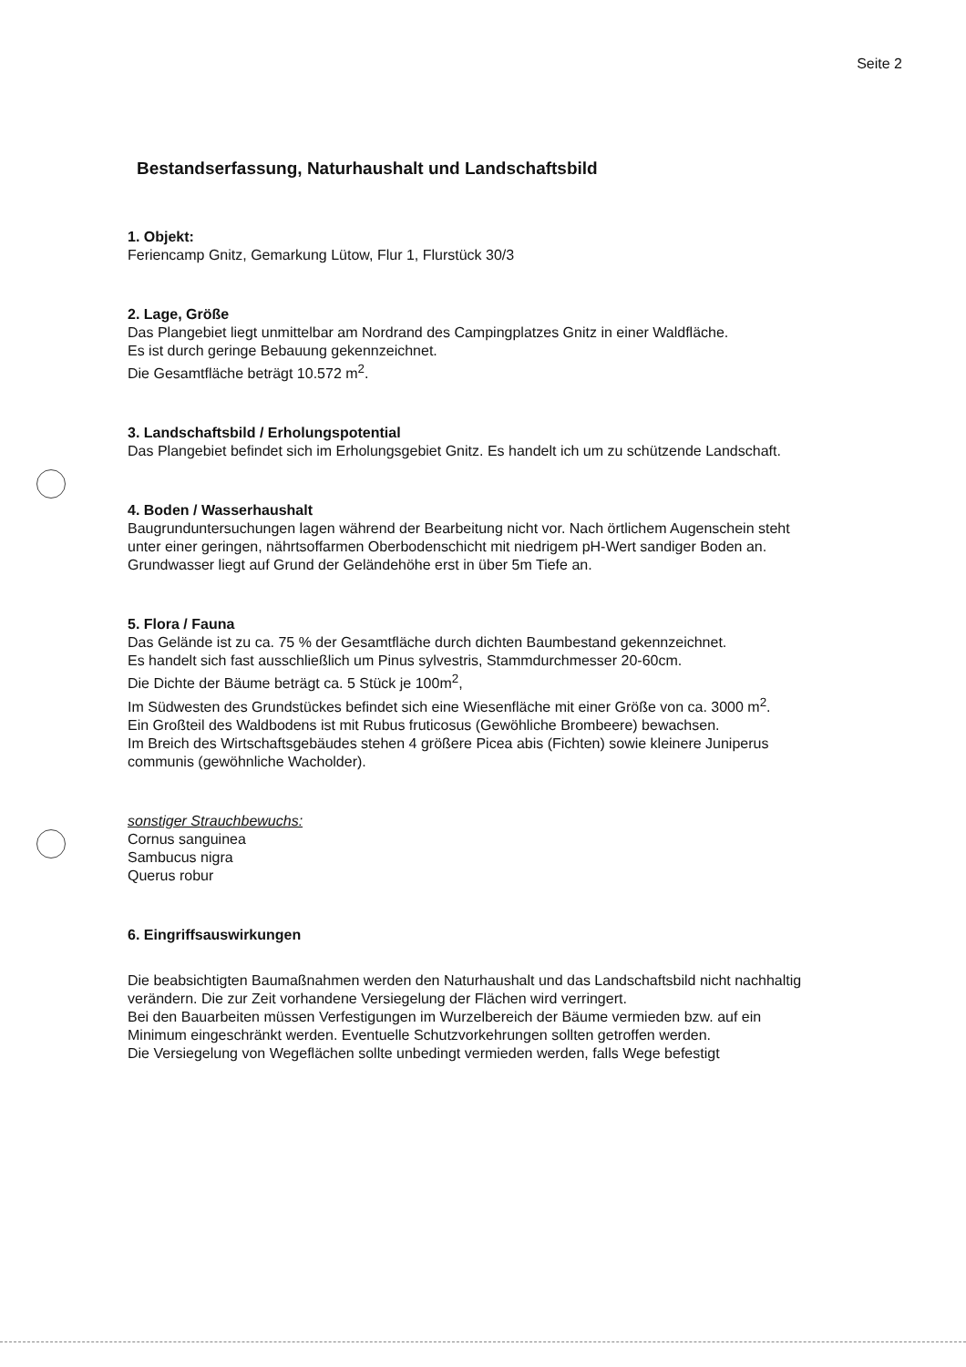Seite 2
Bestandserfassung, Naturhaushalt und Landschaftsbild
1. Objekt:
Feriencamp Gnitz, Gemarkung Lütow, Flur 1, Flurstück 30/3
2. Lage, Größe
Das Plangebiet liegt unmittelbar am Nordrand des Campingplatzes Gnitz in einer Waldfläche.
Es ist durch geringe Bebauung gekennzeichnet.
Die Gesamtfläche beträgt 10.572 m<sup>2</sup>.
3. Landschaftsbild / Erholungspotential
Das Plangebiet befindet sich im Erholungsgebiet Gnitz. Es handelt ich um zu schützende Landschaft.
4. Boden / Wasserhaushalt
Baugrunduntersuchungen lagen während der Bearbeitung nicht vor. Nach örtlichem Augenschein steht unter einer geringen, nährtsoffarmen Oberbodenschicht mit niedrigem pH-Wert sandiger Boden an. Grundwasser liegt auf Grund der Geländehöhe erst in über 5m Tiefe an.
5. Flora / Fauna
Das Gelände ist zu ca. 75 % der Gesamtfläche durch dichten Baumbestand gekennzeichnet.
Es handelt sich fast ausschließlich um Pinus sylvestris, Stammdurchmesser 20-60cm.
Die Dichte der Bäume beträgt ca. 5 Stück je 100m<sup>2</sup>,
Im Südwesten des Grundstückes befindet sich eine Wiesenfläche mit einer Größe von ca. 3000 m<sup>2</sup>.
Ein Großteil des Waldbodens ist mit Rubus fruticosus (Gewöhliche Brombeere) bewachsen.
Im Breich des Wirtschaftsgebäudes stehen 4 größere Picea abis (Fichten) sowie kleinere Juniperus communis (gewöhnliche Wacholder).
sonstiger Strauchbewuchs:
Cornus sanguinea
Sambucus nigra
Querus robur
6. Eingriffsauswirkungen
Die beabsichtigten Baumaßnahmen werden den Naturhaushalt und das Landschaftsbild nicht nachhaltig verändern. Die zur Zeit vorhandene Versiegelung der Flächen wird verringert.
Bei den Bauarbeiten müssen Verfestigungen im Wurzelbereich der Bäume vermieden bzw. auf ein Minimum eingeschränkt werden. Eventuelle Schutzvorkehrungen sollten getroffen werden.
Die Versiegelung von Wegeflächen sollte unbedingt vermieden werden, falls Wege befestigt